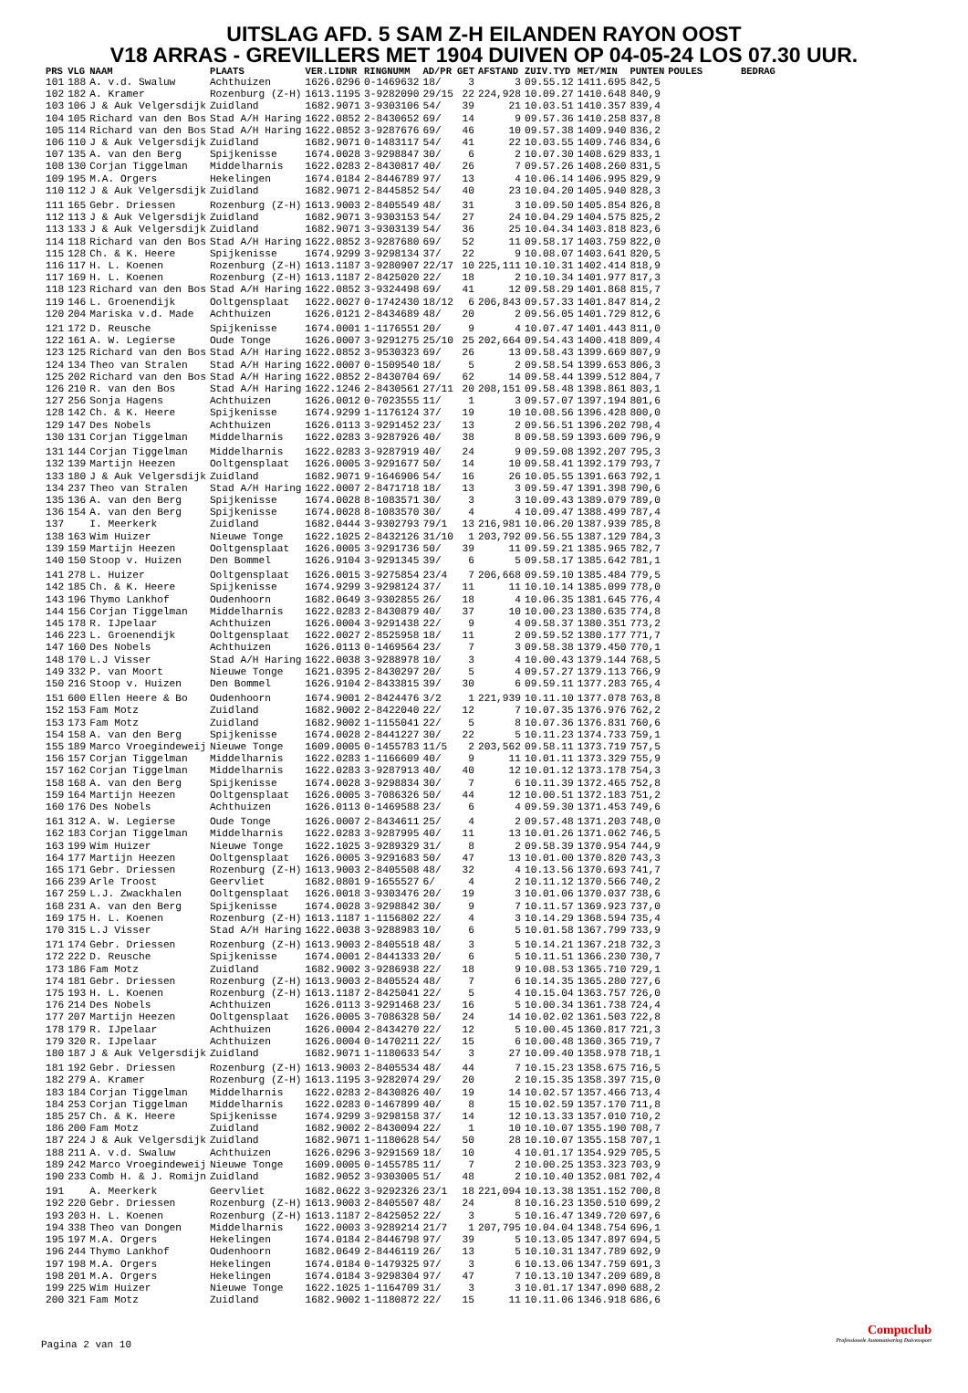UITSLAG AFD. 5 SAM Z-H EILANDEN RAYON OOST
V18 ARRAS - GREVILLERS MET 1904 DUIVEN OP 04-05-24 LOS 07.30 UUR.
| PRS | VLG | NAAM | PLAATS | VER.LIDNR | RINGNUMM | AD/PR | GET | AFSTAND | ZUIV.TYD | MET/MIN | PUNTEN | POULES | BEDRAG |
| --- | --- | --- | --- | --- | --- | --- | --- | --- | --- | --- | --- | --- | --- |
| 101 | 188 | A. v.d. Swaluw | Achthuizen | 1626.0296 | 0-1469632 | 18/ | 3 | 3 | 09.55.12 | 1411.695 | 842,5 | | |
| 102 | 182 | A. Kramer | Rozenburg (Z-H) | 1613.1195 | 3-9282090 | 29/15 | 22 | 224,928 | 10.09.27 | 1410.648 | 840,9 | | |
| 103 | 106 | J & Auk Velgersdijk | Zuidland | 1682.9071 | 3-9303106 | 54/ | 39 | 21 | 10.03.51 | 1410.357 | 839,4 | | |
| 104 | 105 | Richard van den Bos | Stad A/H Haring | 1622.0852 | 2-8430652 | 69/ | 14 | 9 | 09.57.36 | 1410.258 | 837,8 | | |
| 105 | 114 | Richard van den Bos | Stad A/H Haring | 1622.0852 | 3-9287676 | 69/ | 46 | 10 | 09.57.38 | 1409.940 | 836,2 | | |
| 106 | 110 | J & Auk Velgersdijk | Zuidland | 1682.9071 | 0-1483117 | 54/ | 41 | 22 | 10.03.55 | 1409.746 | 834,6 | | |
| 107 | 135 | A. van den Berg | Spijkenisse | 1674.0028 | 3-9298847 | 30/ | 6 | 2 | 10.07.30 | 1408.629 | 833,1 | | |
| 108 | 130 | Corjan Tiggelman | Middelharnis | 1622.0283 | 2-8430817 | 40/ | 26 | 7 | 09.57.26 | 1408.260 | 831,5 | | |
| 109 | 195 | M.A. Orgers | Hekelingen | 1674.0184 | 2-8446789 | 97/ | 13 | 4 | 10.06.14 | 1406.995 | 829,9 | | |
| 110 | 112 | J & Auk Velgersdijk | Zuidland | 1682.9071 | 2-8445852 | 54/ | 40 | 23 | 10.04.20 | 1405.940 | 828,3 | | |
| 111 | 165 | Gebr. Driessen | Rozenburg (Z-H) | 1613.9003 | 2-8405549 | 48/ | 31 | 3 | 10.09.50 | 1405.854 | 826,8 | | |
| 112 | 113 | J & Auk Velgersdijk | Zuidland | 1682.9071 | 3-9303153 | 54/ | 27 | 24 | 10.04.29 | 1404.575 | 825,2 | | |
| 113 | 133 | J & Auk Velgersdijk | Zuidland | 1682.9071 | 3-9303139 | 54/ | 36 | 25 | 10.04.34 | 1403.818 | 823,6 | | |
| 114 | 118 | Richard van den Bos | Stad A/H Haring | 1622.0852 | 3-9287680 | 69/ | 52 | 11 | 09.58.17 | 1403.759 | 822,0 | | |
| 115 | 128 | Ch. & K. Heere | Spijkenisse | 1674.9299 | 3-9298134 | 37/ | 22 | 9 | 10.08.07 | 1403.641 | 820,5 | | |
| 116 | 117 | H. L. Koenen | Rozenburg (Z-H) | 1613.1187 | 3-9280907 | 22/17 | 10 | 225,111 | 10.10.31 | 1402.414 | 818,9 | | |
| 117 | 169 | H. L. Koenen | Rozenburg (Z-H) | 1613.1187 | 2-8425020 | 22/ | 18 | 2 | 10.10.34 | 1401.977 | 817,3 | | |
| 118 | 123 | Richard van den Bos | Stad A/H Haring | 1622.0852 | 3-9324498 | 69/ | 41 | 12 | 09.58.29 | 1401.868 | 815,7 | | |
| 119 | 146 | L. Groenendijk | Ooltgensplaat | 1622.0027 | 0-1742430 | 18/12 | 6 | 206,843 | 09.57.33 | 1401.847 | 814,2 | | |
| 120 | 204 | Mariska v.d. Made | Achthuizen | 1626.0121 | 2-8434689 | 48/ | 20 | 2 | 09.56.05 | 1401.729 | 812,6 | | |
| 121 | 172 | D. Reusche | Spijkenisse | 1674.0001 | 1-1176551 | 20/ | 9 | 4 | 10.07.47 | 1401.443 | 811,0 | | |
| 122 | 161 | A. W. Legierse | Oude Tonge | 1626.0007 | 3-9291275 | 25/10 | 25 | 202,664 | 09.54.43 | 1400.418 | 809,4 | | |
| 123 | 125 | Richard van den Bos | Stad A/H Haring | 1622.0852 | 3-9530323 | 69/ | 26 | 13 | 09.58.43 | 1399.669 | 807,9 | | |
| 124 | 134 | Theo van Stralen | Stad A/H Haring | 1622.0007 | 0-1509540 | 18/ | 5 | 2 | 09.58.54 | 1399.653 | 806,3 | | |
| 125 | 202 | Richard van den Bos | Stad A/H Haring | 1622.0852 | 2-8430704 | 69/ | 62 | 14 | 09.58.44 | 1399.512 | 804,7 | | |
| 126 | 210 | R. van den Bos | Stad A/H Haring | 1622.1246 | 2-8430561 | 27/11 | 20 | 208,151 | 09.58.48 | 1398.861 | 803,1 | | |
| 127 | 256 | Sonja Hagens | Achthuizen | 1626.0012 | 0-7023555 | 11/ | 1 | 3 | 09.57.07 | 1397.194 | 801,6 | | |
| 128 | 142 | Ch. & K. Heere | Spijkenisse | 1674.9299 | 1-1176124 | 37/ | 19 | 10 | 10.08.56 | 1396.428 | 800,0 | | |
| 129 | 147 | Des Nobels | Achthuizen | 1626.0113 | 3-9291452 | 23/ | 13 | 2 | 09.56.51 | 1396.202 | 798,4 | | |
| 130 | 131 | Corjan Tiggelman | Middelharnis | 1622.0283 | 3-9287926 | 40/ | 38 | 8 | 09.58.59 | 1393.609 | 796,9 | | |
| 131 | 144 | Corjan Tiggelman | Middelharnis | 1622.0283 | 3-9287919 | 40/ | 24 | 9 | 09.59.08 | 1392.207 | 795,3 | | |
| 132 | 139 | Martijn Heezen | Ooltgensplaat | 1626.0005 | 3-9291677 | 50/ | 14 | 10 | 09.58.41 | 1392.179 | 793,7 | | |
| 133 | 180 | J & Auk Velgersdijk | Zuidland | 1682.9071 | 9-1646906 | 54/ | 16 | 26 | 10.05.55 | 1391.663 | 792,1 | | |
| 134 | 237 | Theo van Stralen | Stad A/H Haring | 1622.0007 | 2-8471718 | 18/ | 13 | 3 | 09.59.47 | 1391.398 | 790,6 | | |
| 135 | 136 | A. van den Berg | Spijkenisse | 1674.0028 | 8-1083571 | 30/ | 3 | 3 | 10.09.43 | 1389.079 | 789,0 | | |
| 136 | 154 | A. van den Berg | Spijkenisse | 1674.0028 | 8-1083570 | 30/ | 4 | 4 | 10.09.47 | 1388.499 | 787,4 | | |
| 137 | | I. Meerkerk | Zuidland | 1682.0444 | 3-9302793 | 79/1 | 13 | 216,981 | 10.06.20 | 1387.939 | 785,8 | | |
| 138 | 163 | Wim Huizer | Nieuwe Tonge | 1622.1025 | 2-8432126 | 31/10 | 1 | 203,792 | 09.56.55 | 1387.129 | 784,3 | | |
| 139 | 159 | Martijn Heezen | Ooltgensplaat | 1626.0005 | 3-9291736 | 50/ | 39 | 11 | 09.59.21 | 1385.965 | 782,7 | | |
| 140 | 150 | Stoop v. Huizen | Den Bommel | 1626.9104 | 3-9291345 | 39/ | 6 | 5 | 09.58.17 | 1385.642 | 781,1 | | |
| 141 | 278 | L. Huizer | Ooltgensplaat | 1626.0015 | 3-9275854 | 23/4 | 7 | 206,668 | 09.59.10 | 1385.484 | 779,5 | | |
| 142 | 185 | Ch. & K. Heere | Spijkenisse | 1674.9299 | 3-9298124 | 37/ | 11 | 11 | 10.10.14 | 1385.099 | 778,0 | | |
| 143 | 196 | Thymo Lankhof | Oudenhoorn | 1682.0649 | 3-9302855 | 26/ | 18 | 4 | 10.06.35 | 1381.645 | 776,4 | | |
| 144 | 156 | Corjan Tiggelman | Middelharnis | 1622.0283 | 2-8430879 | 40/ | 37 | 10 | 10.00.23 | 1380.635 | 774,8 | | |
| 145 | 178 | R. IJpelaar | Achthuizen | 1626.0004 | 3-9291438 | 22/ | 9 | 4 | 09.58.37 | 1380.351 | 773,2 | | |
| 146 | 223 | L. Groenendijk | Ooltgensplaat | 1622.0027 | 2-8525958 | 18/ | 11 | 2 | 09.59.52 | 1380.177 | 771,7 | | |
| 147 | 160 | Des Nobels | Achthuizen | 1626.0113 | 0-1469564 | 23/ | 7 | 3 | 09.58.38 | 1379.450 | 770,1 | | |
| 148 | 170 | L.J Visser | Stad A/H Haring | 1622.0038 | 3-9288978 | 10/ | 3 | 4 | 10.00.43 | 1379.144 | 768,5 | | |
| 149 | 332 | P. van Moort | Nieuwe Tonge | 1621.0395 | 2-8430297 | 20/ | 5 | 4 | 09.57.27 | 1379.113 | 766,9 | | |
| 150 | 216 | Stoop v. Huizen | Den Bommel | 1626.9104 | 2-8433815 | 39/ | 30 | 6 | 09.59.11 | 1377.283 | 765,4 | | |
| 151 | 600 | Ellen Heere & Bo | Oudenhoorn | 1674.9001 | 2-8424476 | 3/2 | 1 | 221,939 | 10.11.10 | 1377.078 | 763,8 | | |
| 152 | 153 | Fam Motz | Zuidland | 1682.9002 | 2-8422040 | 22/ | 12 | 7 | 10.07.35 | 1376.976 | 762,2 | | |
| 153 | 173 | Fam Motz | Zuidland | 1682.9002 | 1-1155041 | 22/ | 5 | 8 | 10.07.36 | 1376.831 | 760,6 | | |
| 154 | 158 | A. van den Berg | Spijkenisse | 1674.0028 | 2-8441227 | 30/ | 22 | 5 | 10.11.23 | 1374.733 | 759,1 | | |
| 155 | 189 | Marco Vroegindeweij | Nieuwe Tonge | 1609.0005 | 0-1455783 | 11/5 | 2 | 203,562 | 09.58.11 | 1373.719 | 757,5 | | |
| 156 | 157 | Corjan Tiggelman | Middelharnis | 1622.0283 | 1-1166609 | 40/ | 9 | 11 | 10.01.11 | 1373.329 | 755,9 | | |
| 157 | 162 | Corjan Tiggelman | Middelharnis | 1622.0283 | 3-9287913 | 40/ | 40 | 12 | 10.01.12 | 1373.178 | 754,3 | | |
| 158 | 168 | A. van den Berg | Spijkenisse | 1674.0028 | 3-9298834 | 30/ | 7 | 6 | 10.11.39 | 1372.465 | 752,8 | | |
| 159 | 164 | Martijn Heezen | Ooltgensplaat | 1626.0005 | 3-7086326 | 50/ | 44 | 12 | 10.00.51 | 1372.183 | 751,2 | | |
| 160 | 176 | Des Nobels | Achthuizen | 1626.0113 | 0-1469588 | 23/ | 6 | 4 | 09.59.30 | 1371.453 | 749,6 | | |
| 161 | 312 | A. W. Legierse | Oude Tonge | 1626.0007 | 2-8434611 | 25/ | 4 | 2 | 09.57.48 | 1371.203 | 748,0 | | |
| 162 | 183 | Corjan Tiggelman | Middelharnis | 1622.0283 | 3-9287995 | 40/ | 11 | 13 | 10.01.26 | 1371.062 | 746,5 | | |
| 163 | 199 | Wim Huizer | Nieuwe Tonge | 1622.1025 | 3-9289329 | 31/ | 8 | 2 | 09.58.39 | 1370.954 | 744,9 | | |
| 164 | 177 | Martijn Heezen | Ooltgensplaat | 1626.0005 | 3-9291683 | 50/ | 47 | 13 | 10.01.00 | 1370.820 | 743,3 | | |
| 165 | 171 | Gebr. Driessen | Rozenburg (Z-H) | 1613.9003 | 2-8405508 | 48/ | 32 | 4 | 10.13.56 | 1370.693 | 741,7 | | |
| 166 | 239 | Arle Troost | Geervliet | 1682.0801 | 9-1655527 | 6/ | 4 | 2 | 10.11.12 | 1370.566 | 740,2 | | |
| 167 | 259 | L.J. Zwackhalen | Ooltgensplaat | 1626.0018 | 3-9303476 | 20/ | 19 | 3 | 10.01.06 | 1370.037 | 738,6 | | |
| 168 | 231 | A. van den Berg | Spijkenisse | 1674.0028 | 3-9298842 | 30/ | 9 | 7 | 10.11.57 | 1369.923 | 737,0 | | |
| 169 | 175 | H. L. Koenen | Rozenburg (Z-H) | 1613.1187 | 1-1156802 | 22/ | 4 | 3 | 10.14.29 | 1368.594 | 735,4 | | |
| 170 | 315 | L.J Visser | Stad A/H Haring | 1622.0038 | 3-9288983 | 10/ | 6 | 5 | 10.01.58 | 1367.799 | 733,9 | | |
| 171 | 174 | Gebr. Driessen | Rozenburg (Z-H) | 1613.9003 | 2-8405518 | 48/ | 3 | 5 | 10.14.21 | 1367.218 | 732,3 | | |
| 172 | 222 | D. Reusche | Spijkenisse | 1674.0001 | 2-8441333 | 20/ | 6 | 5 | 10.11.51 | 1366.230 | 730,7 | | |
| 173 | 186 | Fam Motz | Zuidland | 1682.9002 | 3-9286938 | 22/ | 18 | 9 | 10.08.53 | 1365.710 | 729,1 | | |
| 174 | 181 | Gebr. Driessen | Rozenburg (Z-H) | 1613.9003 | 2-8405524 | 48/ | 7 | 6 | 10.14.35 | 1365.280 | 727,6 | | |
| 175 | 193 | H. L. Koenen | Rozenburg (Z-H) | 1613.1187 | 2-8425041 | 22/ | 5 | 4 | 10.15.04 | 1363.757 | 726,0 | | |
| 176 | 214 | Des Nobels | Achthuizen | 1626.0113 | 3-9291468 | 23/ | 16 | 5 | 10.00.34 | 1361.738 | 724,4 | | |
| 177 | 207 | Martijn Heezen | Ooltgensplaat | 1626.0005 | 3-7086328 | 50/ | 24 | 14 | 10.02.02 | 1361.503 | 722,8 | | |
| 178 | 179 | R. IJpelaar | Achthuizen | 1626.0004 | 2-8434270 | 22/ | 12 | 5 | 10.00.45 | 1360.817 | 721,3 | | |
| 179 | 320 | R. IJpelaar | Achthuizen | 1626.0004 | 0-1470211 | 22/ | 15 | 6 | 10.00.48 | 1360.365 | 719,7 | | |
| 180 | 187 | J & Auk Velgersdijk | Zuidland | 1682.9071 | 1-1180633 | 54/ | 3 | 27 | 10.09.40 | 1358.978 | 718,1 | | |
| 181 | 192 | Gebr. Driessen | Rozenburg (Z-H) | 1613.9003 | 2-8405534 | 48/ | 44 | 7 | 10.15.23 | 1358.675 | 716,5 | | |
| 182 | 279 | A. Kramer | Rozenburg (Z-H) | 1613.1195 | 3-9282074 | 29/ | 20 | 2 | 10.15.35 | 1358.397 | 715,0 | | |
| 183 | 184 | Corjan Tiggelman | Middelharnis | 1622.0283 | 2-8430826 | 40/ | 19 | 14 | 10.02.57 | 1357.466 | 713,4 | | |
| 184 | 253 | Corjan Tiggelman | Middelharnis | 1622.0283 | 0-1467899 | 40/ | 8 | 15 | 10.02.59 | 1357.170 | 711,8 | | |
| 185 | 257 | Ch. & K. Heere | Spijkenisse | 1674.9299 | 3-9298158 | 37/ | 14 | 12 | 10.13.33 | 1357.010 | 710,2 | | |
| 186 | 200 | Fam Motz | Zuidland | 1682.9002 | 2-8430094 | 22/ | 1 | 10 | 10.10.07 | 1355.190 | 708,7 | | |
| 187 | 224 | J & Auk Velgersdijk | Zuidland | 1682.9071 | 1-1180628 | 54/ | 50 | 28 | 10.10.07 | 1355.158 | 707,1 | | |
| 188 | 211 | A. v.d. Swaluw | Achthuizen | 1626.0296 | 3-9291569 | 18/ | 10 | 4 | 10.01.17 | 1354.929 | 705,5 | | |
| 189 | 242 | Marco Vroegindeweij | Nieuwe Tonge | 1609.0005 | 0-1455785 | 11/ | 7 | 2 | 10.00.25 | 1353.323 | 703,9 | | |
| 190 | 233 | Comb H. & J. Romijn | Zuidland | 1682.9052 | 3-9303005 | 51/ | 48 | 2 | 10.10.40 | 1352.081 | 702,4 | | |
| 191 | | A. Meerkerk | Geervliet | 1682.0622 | 3-9292326 | 23/1 | 18 | 221,094 | 10.13.38 | 1351.152 | 700,8 | | |
| 192 | 220 | Gebr. Driessen | Rozenburg (Z-H) | 1613.9003 | 2-8405507 | 48/ | 24 | 8 | 10.16.23 | 1350.510 | 699,2 | | |
| 193 | 203 | H. L. Koenen | Rozenburg (Z-H) | 1613.1187 | 2-8425052 | 22/ | 3 | 5 | 10.16.47 | 1349.720 | 697,6 | | |
| 194 | 338 | Theo van Dongen | Middelharnis | 1622.0003 | 3-9289214 | 21/7 | 1 | 207,795 | 10.04.04 | 1348.754 | 696,1 | | |
| 195 | 197 | M.A. Orgers | Hekelingen | 1674.0184 | 2-8446798 | 97/ | 39 | 5 | 10.13.05 | 1347.897 | 694,5 | | |
| 196 | 244 | Thymo Lankhof | Oudenhoorn | 1682.0649 | 2-8446119 | 26/ | 13 | 5 | 10.10.31 | 1347.789 | 692,9 | | |
| 197 | 198 | M.A. Orgers | Hekelingen | 1674.0184 | 0-1479325 | 97/ | 3 | 6 | 10.13.06 | 1347.759 | 691,3 | | |
| 198 | 201 | M.A. Orgers | Hekelingen | 1674.0184 | 3-9298304 | 97/ | 47 | 7 | 10.13.10 | 1347.209 | 689,8 | | |
| 199 | 225 | Wim Huizer | Nieuwe Tonge | 1622.1025 | 1-1164709 | 31/ | 3 | 3 | 10.01.17 | 1347.090 | 688,2 | | |
| 200 | 321 | Fam Motz | Zuidland | 1682.9002 | 1-1180872 | 22/ | 15 | 11 | 10.11.06 | 1346.918 | 686,6 | | |
Pagina 2 van 10
Compuclub
Professionele Automatisering Duivensport